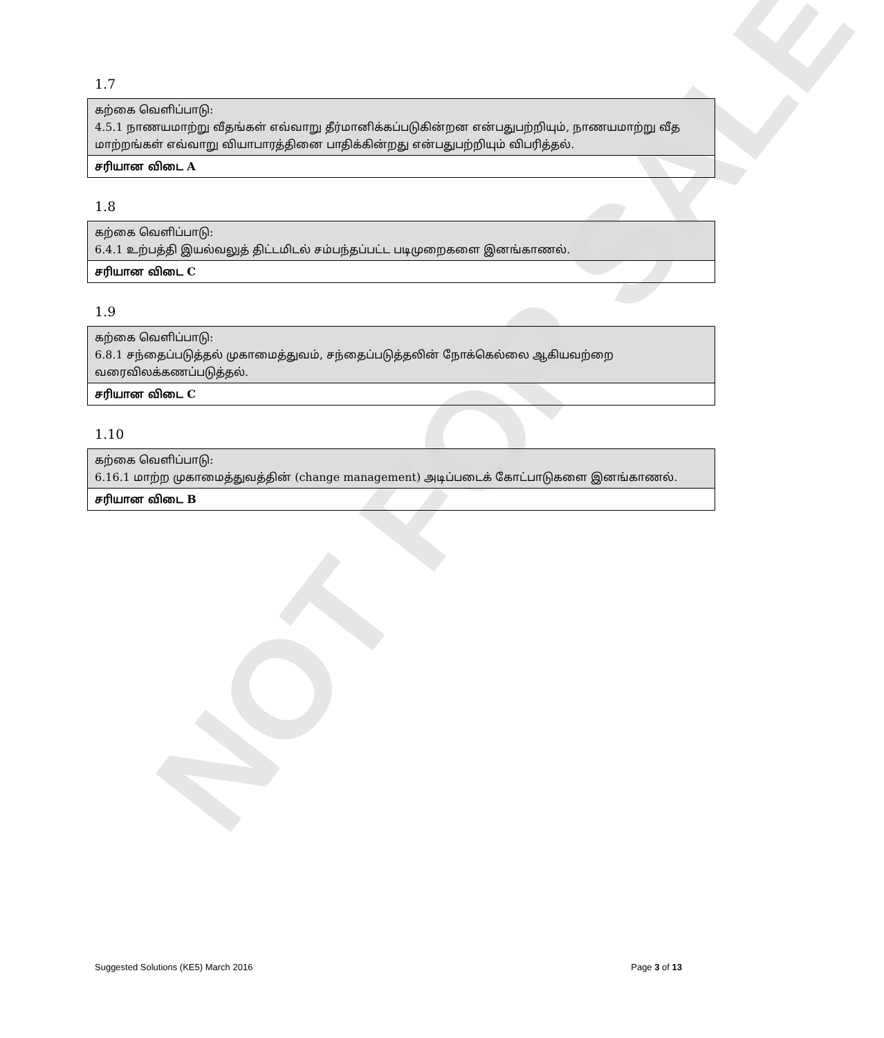NOT FOR SALE
1.7
| கற்கை வெளிப்பாடு: 4.5.1 நாணயமாற்று வீதங்கள் எவ்வாறு தீர்மானிக்கப்படுகின்றன என்பதுபற்றியும், நாணயமாற்று வீத மாற்றங்கள் எவ்வாறு வியாபாரத்தினை பாதிக்கின்றது என்பதுபற்றியும் விபரித்தல். |
| சரியான விடை A |
1.8
| கற்கை வெளிப்பாடு: 6.4.1 உற்பத்தி இயல்வலுத் திட்டமிடல் சம்பந்தப்பட்ட படிமுறைகளை இனங்காணல். |
| சரியான விடை C |
1.9
| கற்கை வெளிப்பாடு: 6.8.1 சந்தைப்படுத்தல் முகாமைத்துவம், சந்தைப்படுத்தலின் நோக்கெல்லை ஆகியவற்றை வரைவிலக்கணப்படுத்தல். |
| சரியான விடை C |
1.10
| கற்கை வெளிப்பாடு: 6.16.1 மாற்ற முகாமைத்துவத்தின் (change management) அடிப்படைக் கோட்பாடுகளை இனங்காணல். |
| சரியான விடை B |
Suggested Solutions (KE5) March 2016 Page 3 of 13